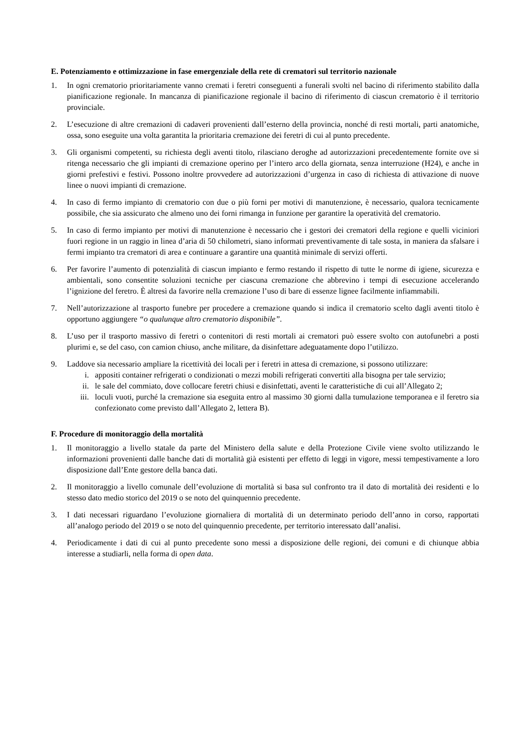E. Potenziamento e ottimizzazione in fase emergenziale della rete di crematori sul territorio nazionale
1. In ogni crematorio prioritariamente vanno cremati i feretri conseguenti a funerali svolti nel bacino di riferimento stabilito dalla pianificazione regionale. In mancanza di pianificazione regionale il bacino di riferimento di ciascun crematorio è il territorio provinciale.
2. L’esecuzione di altre cremazioni di cadaveri provenienti dall’esterno della provincia, nonché di resti mortali, parti anatomiche, ossa, sono eseguite una volta garantita la prioritaria cremazione dei feretri di cui al punto precedente.
3. Gli organismi competenti, su richiesta degli aventi titolo, rilasciano deroghe ad autorizzazioni precedentemente fornite ove si ritenga necessario che gli impianti di cremazione operino per l’intero arco della giornata, senza interruzione (H24), e anche in giorni prefestivi e festivi. Possono inoltre provvedere ad autorizzazioni d’urgenza in caso di richiesta di attivazione di nuove linee o nuovi impianti di cremazione.
4. In caso di fermo impianto di crematorio con due o più forni per motivi di manutenzione, è necessario, qualora tecnicamente possibile, che sia assicurato che almeno uno dei forni rimanga in funzione per garantire la operatività del crematorio.
5. In caso di fermo impianto per motivi di manutenzione è necessario che i gestori dei crematori della regione e quelli viciniori fuori regione in un raggio in linea d’aria di 50 chilometri, siano informati preventivamente di tale sosta, in maniera da sfalsare i fermi impianto tra crematori di area e continuare a garantire una quantità minimale di servizi offerti.
6. Per favorire l’aumento di potenzialità di ciascun impianto e fermo restando il rispetto di tutte le norme di igiene, sicurezza e ambientali, sono consentite soluzioni tecniche per ciascuna cremazione che abbrevino i tempi di esecuzione accelerando l’ignizione del feretro. È altresì da favorire nella cremazione l’uso di bare di essenze lignee facilmente infiammabili.
7. Nell’autorizzazione al trasporto funebre per procedere a cremazione quando si indica il crematorio scelto dagli aventi titolo è opportuno aggiungere “o qualunque altro crematorio disponibile”.
8. L’uso per il trasporto massivo di feretri o contenitori di resti mortali ai crematori può essere svolto con autofunebri a posti plurimi e, se del caso, con camion chiuso, anche militare, da disinfettare adeguatamente dopo l’utilizzo.
9. Laddove sia necessario ampliare la ricettività dei locali per i feretri in attesa di cremazione, si possono utilizzare:
i. appositi container refrigerati o condizionati o mezzi mobili refrigerati convertiti alla bisogna per tale servizio;
ii. le sale del commiato, dove collocare feretri chiusi e disinfettati, aventi le caratteristiche di cui all’Allegato 2;
iii. loculi vuoti, purché la cremazione sia eseguita entro al massimo 30 giorni dalla tumulazione temporanea e il feretro sia confezionato come previsto dall’Allegato 2, lettera B).
F. Procedure di monitoraggio della mortalità
1. Il monitoraggio a livello statale da parte del Ministero della salute e della Protezione Civile viene svolto utilizzando le informazioni provenienti dalle banche dati di mortalità già esistenti per effetto di leggi in vigore, messi tempestivamente a loro disposizione dall’Ente gestore della banca dati.
2. Il monitoraggio a livello comunale dell’evoluzione di mortalità si basa sul confronto tra il dato di mortalità dei residenti e lo stesso dato medio storico del 2019 o se noto del quinquennio precedente.
3. I dati necessari riguardano l’evoluzione giornaliera di mortalità di un determinato periodo dell’anno in corso, rapportati all’analogo periodo del 2019 o se noto del quinquennio precedente, per territorio interessato dall’analisi.
4. Periodicamente i dati di cui al punto precedente sono messi a disposizione delle regioni, dei comuni e di chiunque abbia interesse a studiarli, nella forma di open data.